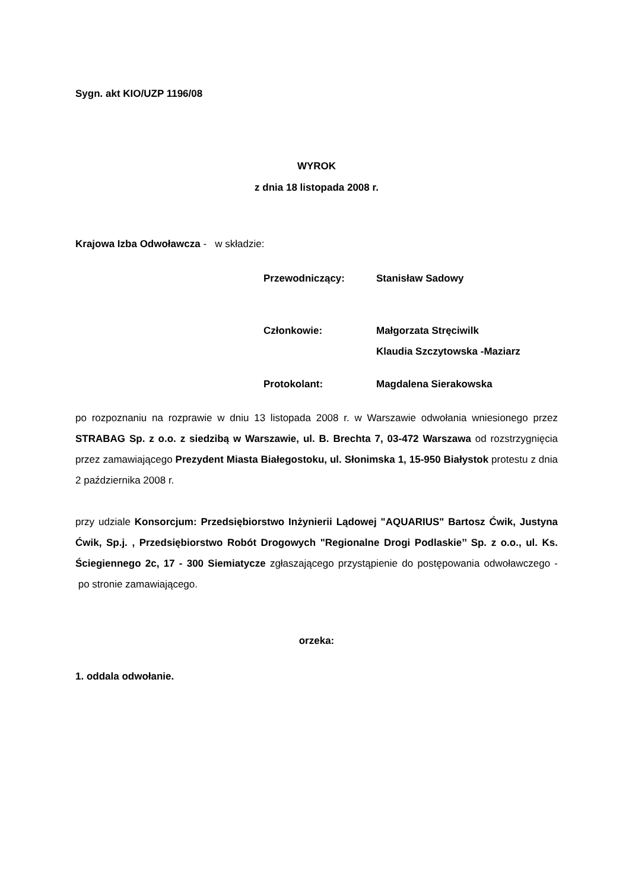Sygn. akt KIO/UZP 1196/08
WYROK
z dnia 18 listopada 2008 r.
Krajowa Izba Odwoławcza - w składzie:
Przewodniczący: Stanisław Sadowy
Członkowie: Małgorzata Stręciwilk
Klaudia Szczytowska -Maziarz
Protokolant: Magdalena Sierakowska
po rozpoznaniu na rozprawie w dniu 13 listopada 2008 r. w Warszawie odwołania wniesionego przez STRABAG Sp. z o.o. z siedzibą w Warszawie, ul. B. Brechta 7, 03-472 Warszawa od rozstrzygnięcia przez zamawiającego Prezydent Miasta Białegostoku, ul. Słonimska 1, 15-950 Białystok protestu z dnia 2 października 2008 r.
przy udziale Konsorcjum: Przedsiębiorstwo Inżynierii Lądowej "AQUARIUS" Bartosz Ćwik, Justyna Ćwik, Sp.j. , Przedsiębiorstwo Robót Drogowych "Regionalne Drogi Podlaskie’’ Sp. z o.o., ul. Ks. Ściegiennego 2c, 17 - 300 Siemiatycze zgłaszającego przystąpienie do postępowania odwoławczego - po stronie zamawiającego.
orzeka:
1. oddala odwołanie.